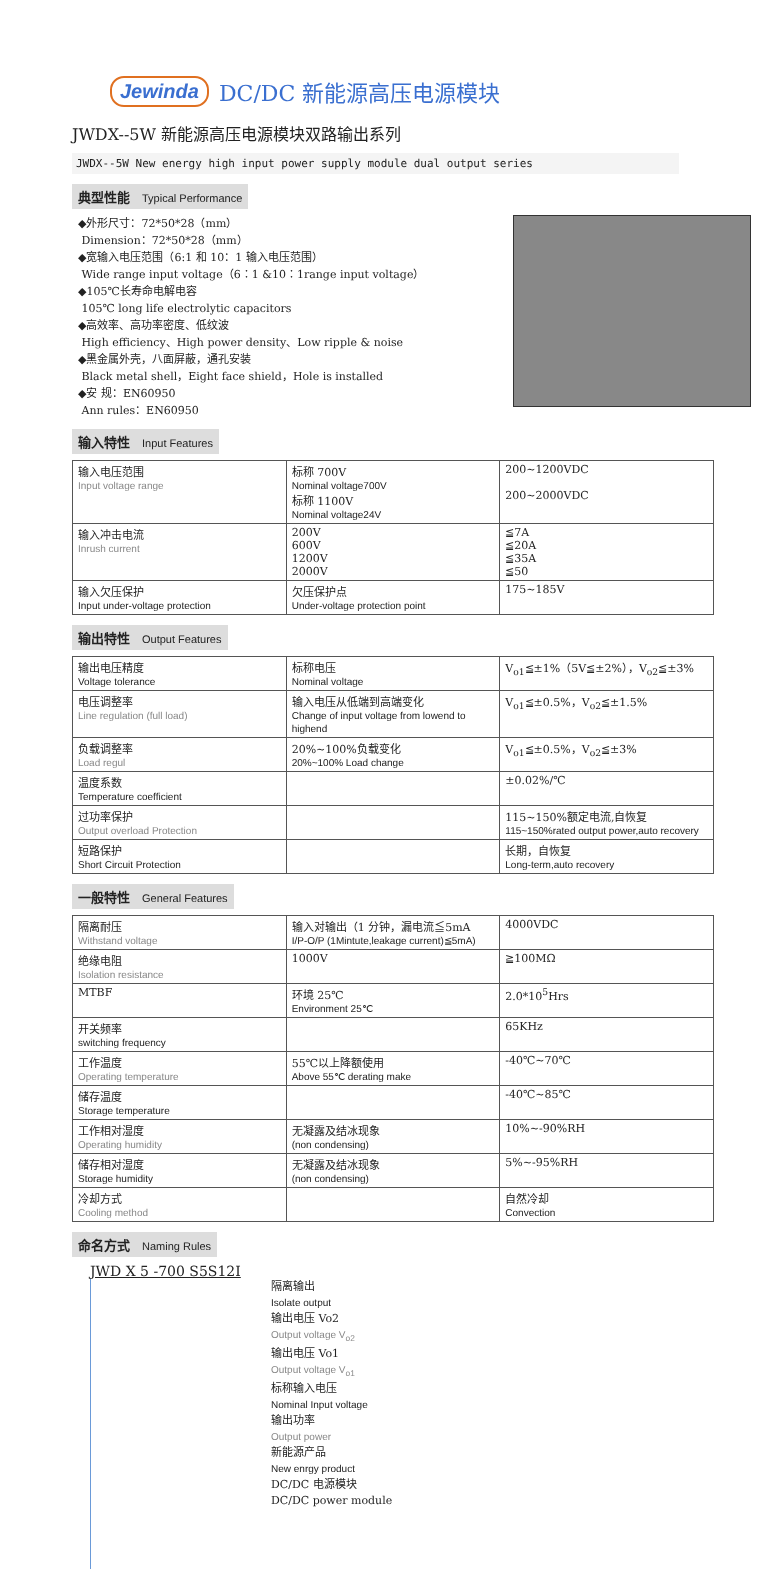Jewinda DC/DC 新能源高压电源模块
JWDX--5W 新能源高压电源模块双路输出系列
JWDX--5W New energy high input power supply module dual output series
典型性能 Typical Performance
◆外形尺寸：72*50*28（mm）
Dimension：72*50*28（mm）
◆宽输入电压范围（6:1 和 10：1 输入电压范围）
Wide range input voltage（6：1 &10：1range input voltage）
◆105℃长寿命电解电容
105℃ long life electrolytic capacitors
◆高效率、高功率密度、低纹波
High efficiency、High power density、Low ripple & noise
◆黑金属外壳，八面屏蔽，通孔安装
Black metal shell，Eight face shield，Hole is installed
◆安 规：EN60950
Ann rules：EN60950
输入特性 Input Features
| 输入电压范围 Input voltage range | 标称 700V Nominal voltage700V 标称 1100V Nominal voltage24V | 200~1200VDC 200~2000VDC |
| 输入冲击电流 Inrush current | 200V 600V 1200V 2000V | ≦7A ≦20A ≦35A ≦50 |
| 输入欠压保护 Input under-voltage protection | 欠压保护点 Under-voltage protection point | 175~185V |
输出特性 Output Features
| 输出电压精度 Voltage tolerance | 标称电压 Nominal voltage | V<sub>o1</sub>≦±1%（5V≦±2%），V<sub>o2</sub>≦±3% |
| 电压调整率 Line regulation (full load) | 输入电压从低端到高端变化 Change of input voltage from lowend to highend | V<sub>o1</sub>≦±0.5%，V<sub>o2</sub>≦±1.5% |
| 负载调整率 Load regul | 20%~100%负载变化 20%~100% Load change | V<sub>o1</sub>≦±0.5%，V<sub>o2</sub>≦±3% |
| 温度系数 Temperature coefficient | | ±0.02%/℃ |
| 过功率保护 Output overload Protection | | 115~150%额定电流,自恢复 115~150%rated output power,auto recovery |
| 短路保护 Short Circuit Protection | | 长期，自恢复 Long-term,auto recovery |
一般特性 General Features
| 隔离耐压 Withstand voltage | 输入对输出（1 分钟，漏电流≦5mA I/P-O/P (1Mintute,leakage current)≦5mA) | 4000VDC |
| 绝缘电阻 Isolation resistance | 1000V | ≧100MΩ |
| MTBF | 环境 25℃ Environment 25℃ | 2.0*10<sup>5</sup>Hrs |
| 开关频率 switching frequency | | 65KHz |
| 工作温度 Operating temperature | 55℃以上降额使用 Above 55℃ derating make | -40℃~70℃ |
| 储存温度 Storage temperature | | -40℃~85℃ |
| 工作相对湿度 Operating humidity | 无凝露及结冰现象 (non condensing) | 10%~-90%RH |
| 储存相对湿度 Storage humidity | 无凝露及结冰现象 (non condensing) | 5%~-95%RH |
| 冷却方式 Cooling method | | 自然冷却 Convection |
命名方式 Naming Rules
JWD X 5 -700 S5S12I
隔离输出
Isolate output
输出电压 Vo2
Output voltage V<sub>o2</sub>
输出电压 Vo1
Output voltage V<sub>o1</sub>
标称输入电压
Nominal Input voltage
输出功率
Output power
新能源产品
New enrgy product
DC/DC 电源模块
DC/DC power module